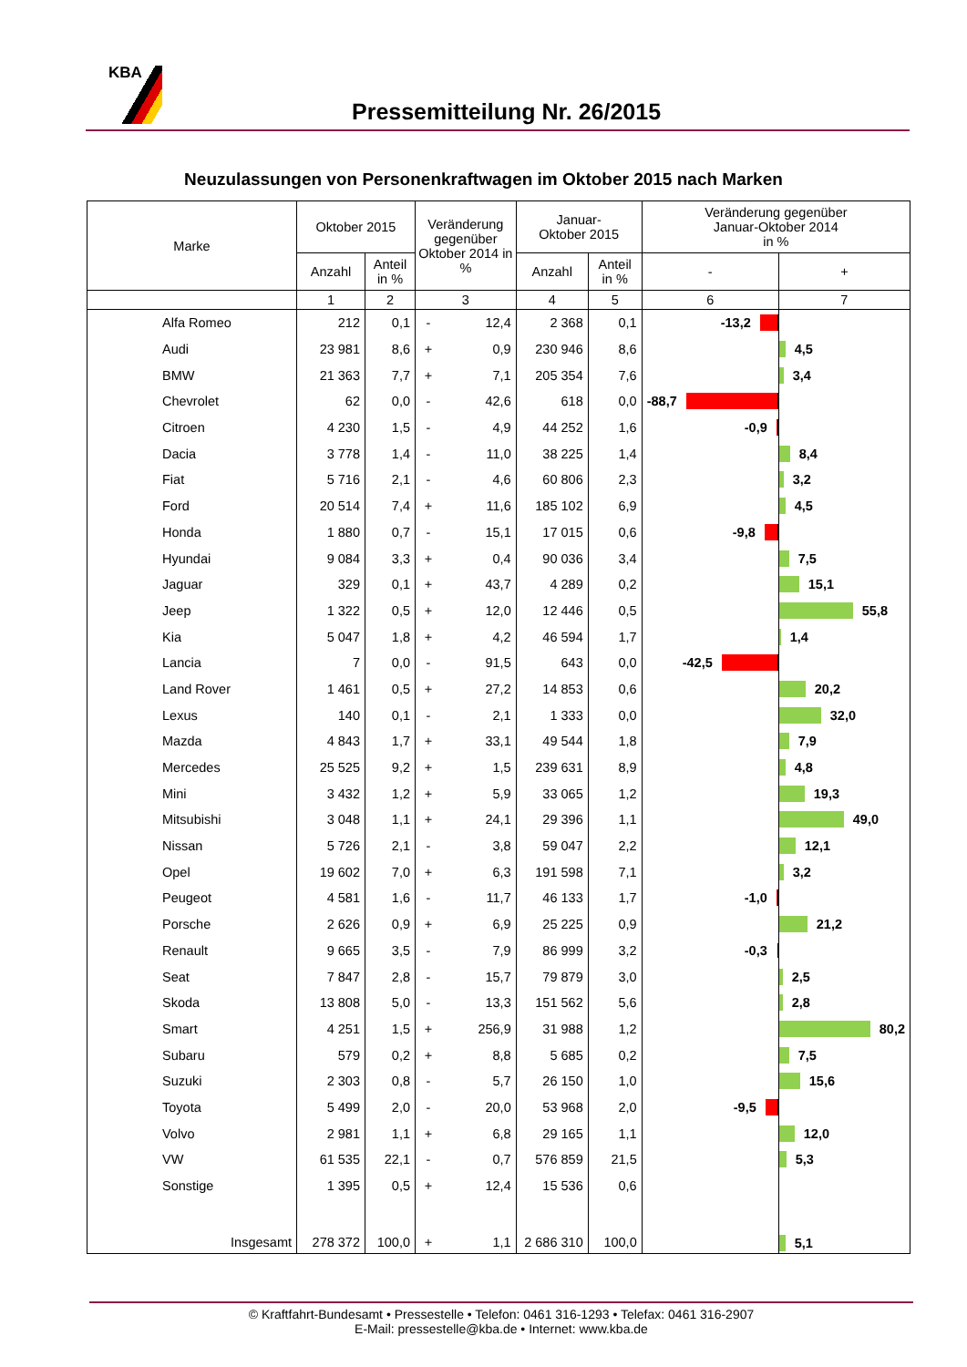KBA
Pressemitteilung Nr. 26/2015
Neuzulassungen von Personenkraftwagen im Oktober 2015 nach Marken
| Marke | Oktober 2015 | | Veränderung gegenüber Oktober 2014 in % | | Januar- Oktober 2015 | | Veränderung gegenüber Januar-Oktober 2014 in % | |
| --- | --- | --- | --- | --- | --- | --- | --- | --- |
| | Anzahl | Anteil in % | | | Anzahl | Anteil in % | - | + |
| | 1 | 2 | 3 | | 4 | 5 | 6 | 7 |
| Alfa Romeo | 212 | 0,1 | - | 12,4 | 2 368 | 0,1 | -13,2 | |
| Audi | 23 981 | 8,6 | + | 0,9 | 230 946 | 8,6 | | 4,5 |
| BMW | 21 363 | 7,7 | + | 7,1 | 205 354 | 7,6 | | 3,4 |
| Chevrolet | 62 | 0,0 | - | 42,6 | 618 | 0,0 | -88,7 | |
| Citroen | 4 230 | 1,5 | - | 4,9 | 44 252 | 1,6 | -0,9 | |
| Dacia | 3 778 | 1,4 | - | 11,0 | 38 225 | 1,4 | | 8,4 |
| Fiat | 5 716 | 2,1 | - | 4,6 | 60 806 | 2,3 | | 3,2 |
| Ford | 20 514 | 7,4 | + | 11,6 | 185 102 | 6,9 | | 4,5 |
| Honda | 1 880 | 0,7 | - | 15,1 | 17 015 | 0,6 | -9,8 | |
| Hyundai | 9 084 | 3,3 | + | 0,4 | 90 036 | 3,4 | | 7,5 |
| Jaguar | 329 | 0,1 | + | 43,7 | 4 289 | 0,2 | | 15,1 |
| Jeep | 1 322 | 0,5 | + | 12,0 | 12 446 | 0,5 | | 55,8 |
| Kia | 5 047 | 1,8 | + | 4,2 | 46 594 | 1,7 | | 1,4 |
| Lancia | 7 | 0,0 | - | 91,5 | 643 | 0,0 | -42,5 | |
| Land Rover | 1 461 | 0,5 | + | 27,2 | 14 853 | 0,6 | | 20,2 |
| Lexus | 140 | 0,1 | - | 2,1 | 1 333 | 0,0 | | 32,0 |
| Mazda | 4 843 | 1,7 | + | 33,1 | 49 544 | 1,8 | | 7,9 |
| Mercedes | 25 525 | 9,2 | + | 1,5 | 239 631 | 8,9 | | 4,8 |
| Mini | 3 432 | 1,2 | + | 5,9 | 33 065 | 1,2 | | 19,3 |
| Mitsubishi | 3 048 | 1,1 | + | 24,1 | 29 396 | 1,1 | | 49,0 |
| Nissan | 5 726 | 2,1 | - | 3,8 | 59 047 | 2,2 | | 12,1 |
| Opel | 19 602 | 7,0 | + | 6,3 | 191 598 | 7,1 | | 3,2 |
| Peugeot | 4 581 | 1,6 | - | 11,7 | 46 133 | 1,7 | -1,0 | |
| Porsche | 2 626 | 0,9 | + | 6,9 | 25 225 | 0,9 | | 21,2 |
| Renault | 9 665 | 3,5 | - | 7,9 | 86 999 | 3,2 | -0,3 | |
| Seat | 7 847 | 2,8 | - | 15,7 | 79 879 | 3,0 | | 2,5 |
| Skoda | 13 808 | 5,0 | - | 13,3 | 151 562 | 5,6 | | 2,8 |
| Smart | 4 251 | 1,5 | + | 256,9 | 31 988 | 1,2 | | 80,2 |
| Subaru | 579 | 0,2 | + | 8,8 | 5 685 | 0,2 | | 7,5 |
| Suzuki | 2 303 | 0,8 | - | 5,7 | 26 150 | 1,0 | | 15,6 |
| Toyota | 5 499 | 2,0 | - | 20,0 | 53 968 | 2,0 | -9,5 | |
| Volvo | 2 981 | 1,1 | + | 6,8 | 29 165 | 1,1 | | 12,0 |
| VW | 61 535 | 22,1 | - | 0,7 | 576 859 | 21,5 | | 5,3 |
| Sonstige | 1 395 | 0,5 | + | 12,4 | 15 536 | 0,6 | | |
| Insgesamt | 278 372 | 100,0 | + | 1,1 | 2 686 310 | 100,0 | | 5,1 |
© Kraftfahrt-Bundesamt • Pressestelle • Telefon: 0461 316-1293 • Telefax: 0461 316-2907
E-Mail: pressestelle@kba.de • Internet: www.kba.de